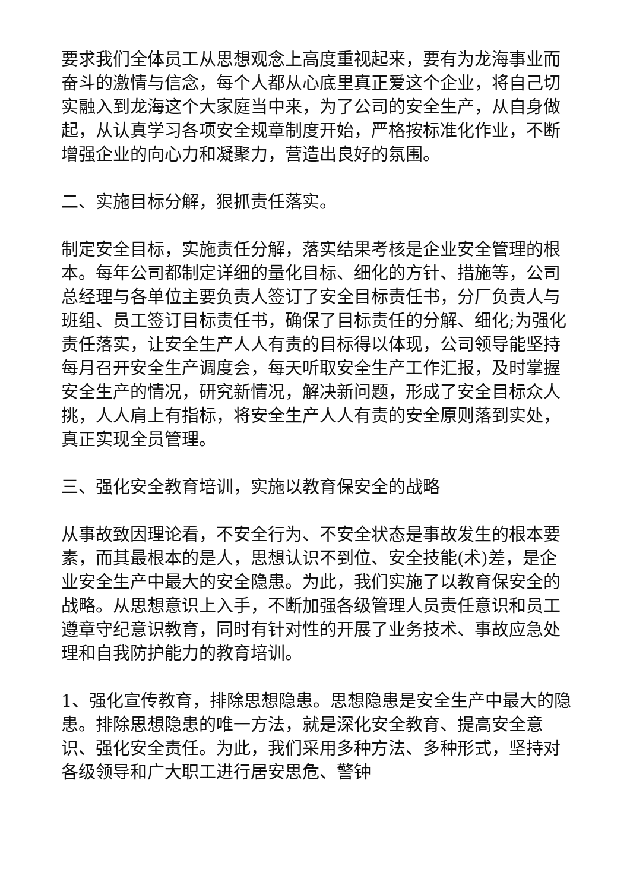要求我们全体员工从思想观念上高度重视起来，要有为龙海事业而奋斗的激情与信念，每个人都从心底里真正爱这个企业，将自己切实融入到龙海这个大家庭当中来，为了公司的安全生产，从自身做起，从认真学习各项安全规章制度开始，严格按标准化作业，不断增强企业的向心力和凝聚力，营造出良好的氛围。
二、实施目标分解，狠抓责任落实。
制定安全目标，实施责任分解，落实结果考核是企业安全管理的根本。每年公司都制定详细的量化目标、细化的方针、措施等，公司总经理与各单位主要负责人签订了安全目标责任书，分厂负责人与班组、员工签订目标责任书，确保了目标责任的分解、细化;为强化责任落实，让安全生产人人有责的目标得以体现，公司领导能坚持每月召开安全生产调度会，每天听取安全生产工作汇报，及时掌握安全生产的情况，研究新情况，解决新问题，形成了安全目标众人挑，人人肩上有指标，将安全生产人人有责的安全原则落到实处，真正实现全员管理。
三、强化安全教育培训，实施以教育保安全的战略
从事故致因理论看，不安全行为、不安全状态是事故发生的根本要素，而其最根本的是人，思想认识不到位、安全技能(术)差，是企业安全生产中最大的安全隐患。为此，我们实施了以教育保安全的战略。从思想意识上入手，不断加强各级管理人员责任意识和员工遵章守纪意识教育，同时有针对性的开展了业务技术、事故应急处理和自我防护能力的教育培训。
1、强化宣传教育，排除思想隐患。思想隐患是安全生产中最大的隐患。排除思想隐患的唯一方法，就是深化安全教育、提高安全意识、强化安全责任。为此，我们采用多种方法、多种形式，坚持对各级领导和广大职工进行居安思危、警钟